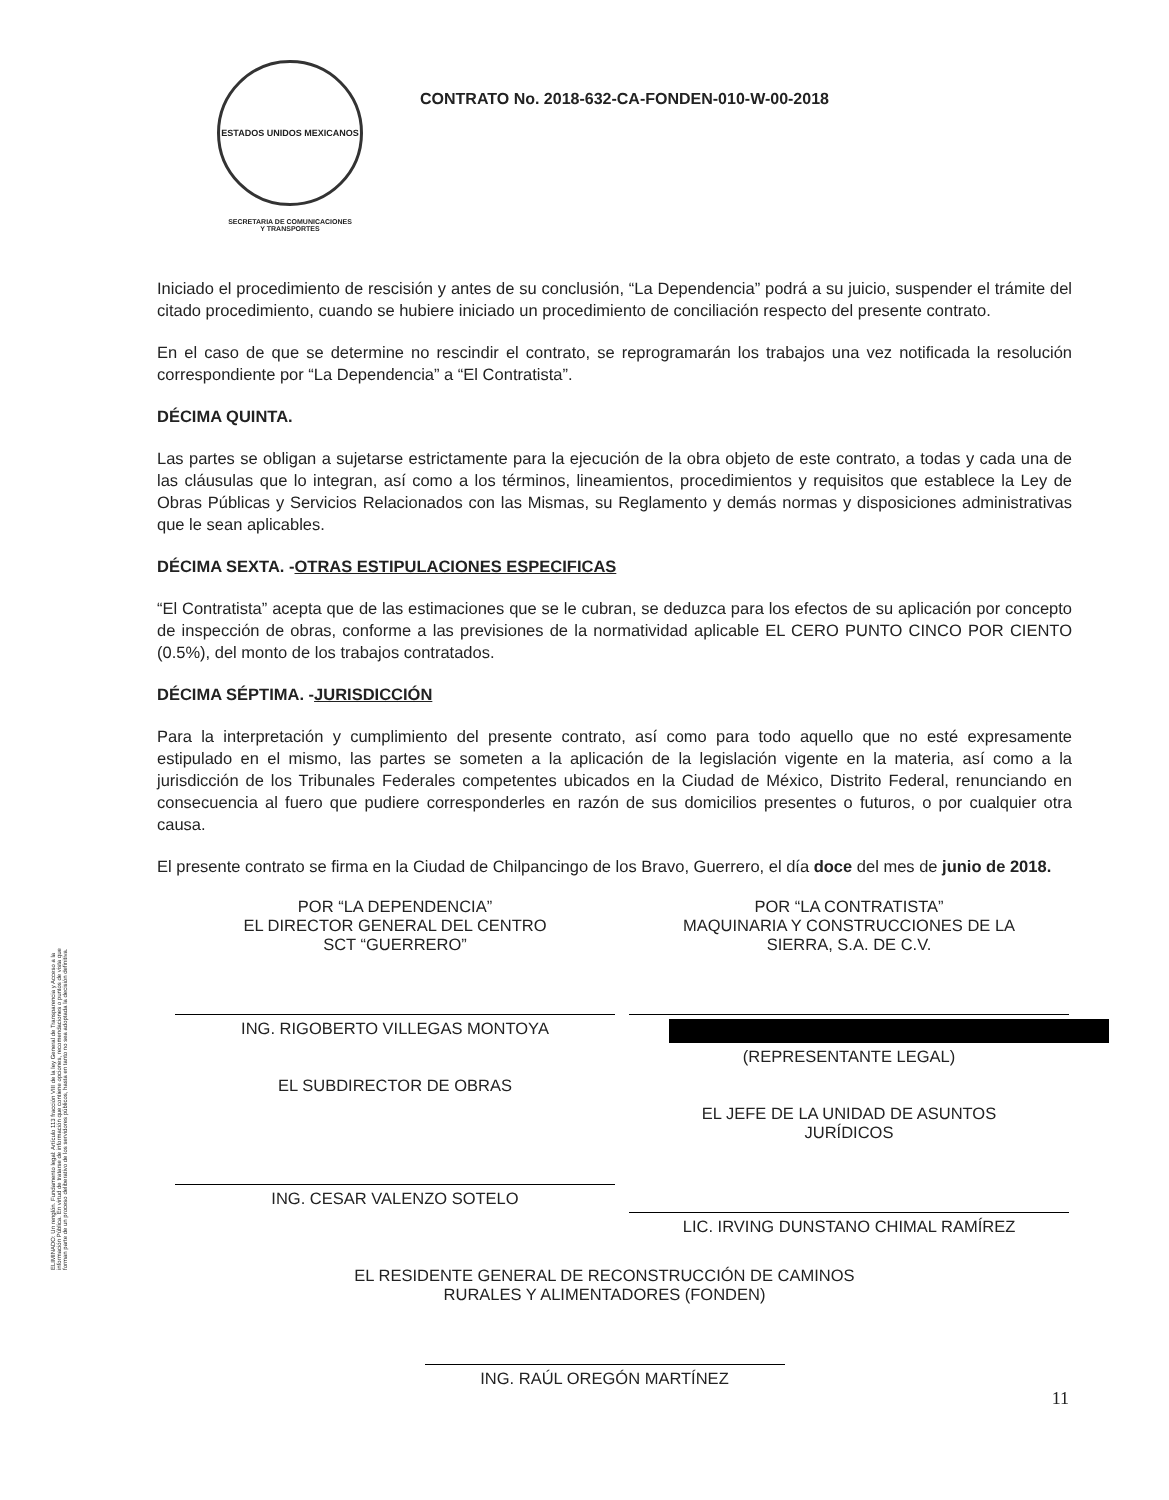ESTADOS UNIDOS MEXICANOS
SECRETARIA DE COMUNICACIONES
Y TRANSPORTES
CONTRATO No. 2018-632-CA-FONDEN-010-W-00-2018
ELIMINADO: Un renglón. Fundamento legal: Artículo 113 fracción VIII de la ley General de Transparencia y Acceso a la información Pública. En virtud de tratarse de información que contiene opciones, recomendaciones o puntos de vista que forman parte de un proceso deliberativo de los servidores públicos, hasta en tanto no sea adoptada la decisión definitiva.
Iniciado el procedimiento de rescisión y antes de su conclusión, “La Dependencia” podrá a su juicio, suspender el trámite del citado procedimiento, cuando se hubiere iniciado un procedimiento de conciliación respecto del presente contrato.
En el caso de que se determine no rescindir el contrato, se reprogramarán los trabajos una vez notificada la resolución correspondiente por “La Dependencia” a “El Contratista”.
DÉCIMA QUINTA.
Las partes se obligan a sujetarse estrictamente para la ejecución de la obra objeto de este contrato, a todas y cada una de las cláusulas que lo integran, así como a los términos, lineamientos, procedimientos y requisitos que establece la Ley de Obras Públicas y Servicios Relacionados con las Mismas, su Reglamento y demás normas y disposiciones administrativas que le sean aplicables.
DÉCIMA SEXTA. -OTRAS ESTIPULACIONES ESPECIFICAS
“El Contratista” acepta que de las estimaciones que se le cubran, se deduzca para los efectos de su aplicación por concepto de inspección de obras, conforme a las previsiones de la normatividad aplicable EL CERO PUNTO CINCO POR CIENTO (0.5%), del monto de los trabajos contratados.
DÉCIMA SÉPTIMA. -JURISDICCIÓN
Para la interpretación y cumplimiento del presente contrato, así como para todo aquello que no esté expresamente estipulado en el mismo, las partes se someten a la aplicación de la legislación vigente en la materia, así como a la jurisdicción de los Tribunales Federales competentes ubicados en la Ciudad de México, Distrito Federal, renunciando en consecuencia al fuero que pudiere corresponderles en razón de sus domicilios presentes o futuros, o por cualquier otra causa.
El presente contrato se firma en la Ciudad de Chilpancingo de los Bravo, Guerrero, el día doce del mes de junio de 2018.
POR “LA DEPENDENCIA”
EL DIRECTOR GENERAL DEL CENTRO
SCT “GUERRERO”
ING. RIGOBERTO VILLEGAS MONTOYA
EL SUBDIRECTOR DE OBRAS
ING. CESAR VALENZO SOTELO
POR “LA CONTRATISTA”
MAQUINARIA Y CONSTRUCCIONES DE LA
SIERRA, S.A. DE C.V.
(REPRESENTANTE LEGAL)
EL JEFE DE LA UNIDAD DE ASUNTOS
JURÍDICOS
LIC. IRVING DUNSTANO CHIMAL RAMÍREZ
EL RESIDENTE GENERAL DE RECONSTRUCCIÓN DE CAMINOS
RURALES Y ALIMENTADORES (FONDEN)
ING. RAÚL OREGÓN MARTÍNEZ
11